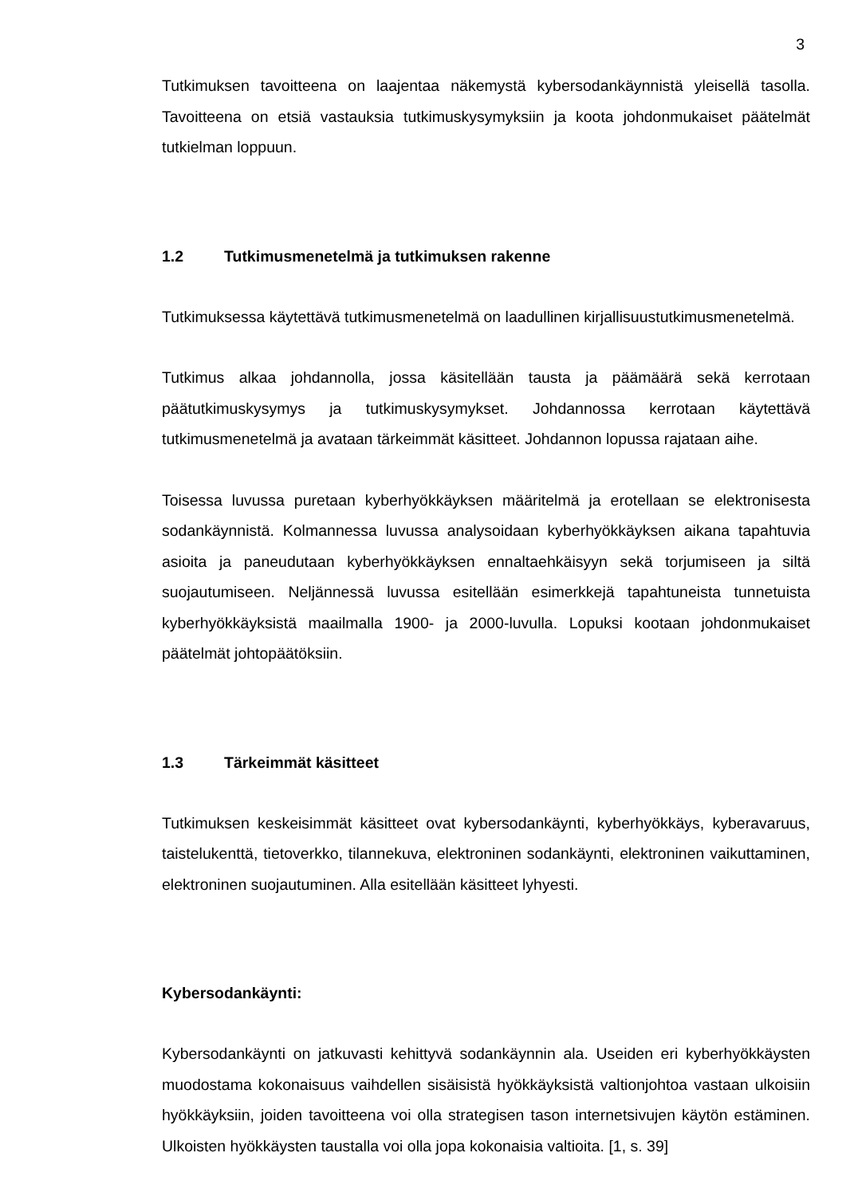3
Tutkimuksen tavoitteena on laajentaa näkemystä kybersodankäynnistä yleisellä tasolla. Tavoitteena on etsiä vastauksia tutkimuskysymyksiin ja koota johdonmukaiset päätelmät tutkielman loppuun.
1.2 Tutkimusmenetelmä ja tutkimuksen rakenne
Tutkimuksessa käytettävä tutkimusmenetelmä on laadullinen kirjallisuustutkimusmenetelmä.
Tutkimus alkaa johdannolla, jossa käsitellään tausta ja päämäärä sekä kerrotaan päätutkimuskysymys ja tutkimuskysymykset. Johdannossa kerrotaan käytettävä tutkimusmenetelmä ja avataan tärkeimmät käsitteet. Johdannon lopussa rajataan aihe.
Toisessa luvussa puretaan kyberhyökkäyksen määritelmä ja erotellaan se elektronisesta sodankäynnistä. Kolmannessa luvussa analysoidaan kyberhyökkäyksen aikana tapahtuvia asioita ja paneudutaan kyberhyökkäyksen ennaltaehkäisyyn sekä torjumiseen ja siltä suojautumiseen. Neljännessä luvussa esitellään esimerkkejä tapahtuneista tunnetuista kyberhyökkäyksistä maailmalla 1900- ja 2000-luvulla. Lopuksi kootaan johdonmukaiset päätelmät johtopäätöksiin.
1.3 Tärkeimmät käsitteet
Tutkimuksen keskeisimmät käsitteet ovat kybersodankäynti, kyberhyökkäys, kyberavaruus, taistelukenttä, tietoverkko, tilannekuva, elektroninen sodankäynti, elektroninen vaikuttaminen, elektroninen suojautuminen. Alla esitellään käsitteet lyhyesti.
Kybersodankäynti:
Kybersodankäynti on jatkuvasti kehittyvä sodankäynnin ala. Useiden eri kyberhyökkäysten muodostama kokonaisuus vaihdellen sisäisistä hyökkäyksistä valtionjohtoa vastaan ulkoisiin hyökkäyksiin, joiden tavoitteena voi olla strategisen tason internetsivujen käytön estäminen. Ulkoisten hyökkäysten taustalla voi olla jopa kokonaisia valtioita. [1, s. 39]